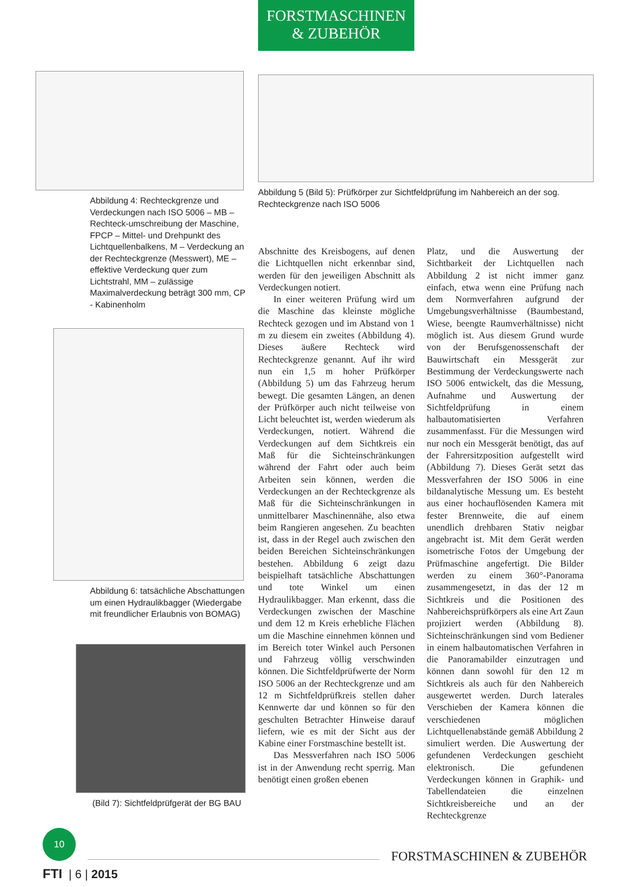Abbildung 4: Rechteckgrenze und Verdeckungen nach ISO 5006 – MB – Rechteck-umschreibung der Maschine, FPCP – Mittel- und Drehpunkt des Lichtquellenbalkens, M – Verdeckung an der Rechteckgrenze (Messwert), ME – effektive Verdeckung quer zum Lichtstrahl, MM – zulässige Maximalverdeckung beträgt 300 mm, CP - Kabinenholm
Abbildung 6: tatsächliche Abschattungen um einen Hydraulikbagger (Wiedergabe mit freundlicher Erlaubnis von BOMAG)
(Bild 7): Sichtfeldprüfgerät der BG BAU
FORSTMASCHINEN
& ZUBEHÖR
Abbildung 5 (Bild 5): Prüfkörper zur Sichtfeldprüfung im Nahbereich an der sog. Rechteckgrenze nach ISO 5006
Abschnitte des Kreisbogens, auf denen die Lichtquellen nicht erkennbar sind, werden für den jeweiligen Abschnitt als Verdeckungen notiert.
In einer weiteren Prüfung wird um die Maschine das kleinste mögliche Rechteck gezogen und im Abstand von 1 m zu diesem ein zweites (Abbildung 4). Dieses äußere Rechteck wird Rechteckgrenze genannt. Auf ihr wird nun ein 1,5 m hoher Prüfkörper (Abbildung 5) um das Fahrzeug herum bewegt. Die gesamten Längen, an denen der Prüfkörper auch nicht teilweise von Licht beleuchtet ist, werden wiederum als Verdeckungen, notiert. Während die Verdeckungen auf dem Sichtkreis ein Maß für die Sichteinschränkungen während der Fahrt oder auch beim Arbeiten sein können, werden die Verdeckungen an der Rechteckgrenze als Maß für die Sichteinschränkungen in unmittelbarer Maschinennähe, also etwa beim Rangieren angesehen. Zu beachten ist, dass in der Regel auch zwischen den beiden Bereichen Sichteinschränkungen bestehen. Abbildung 6 zeigt dazu beispielhaft tatsächliche Abschattungen und tote Winkel um einen Hydraulikbagger. Man erkennt, dass die Verdeckungen zwischen der Maschine und dem 12 m Kreis erhebliche Flächen um die Maschine einnehmen können und im Bereich toter Winkel auch Personen und Fahrzeug völlig verschwinden können. Die Sichtfeldprüfwerte der Norm ISO 5006 an der Rechteckgrenze und am 12 m Sichtfeldprüfkreis stellen daher Kennwerte dar und können so für den geschulten Betrachter Hinweise darauf liefern, wie es mit der Sicht aus der Kabine einer Forstmaschine bestellt ist.
Das Messverfahren nach ISO 5006 ist in der Anwendung recht sperrig. Man benötigt einen großen ebenen
Platz, und die Auswertung der Sichtbarkeit der Lichtquellen nach Abbildung 2 ist nicht immer ganz einfach, etwa wenn eine Prüfung nach dem Normverfahren aufgrund der Umgebungsverhältnisse (Baumbestand, Wiese, beengte Raumverhältnisse) nicht möglich ist. Aus diesem Grund wurde von der Berufsgenossenschaft der Bauwirtschaft ein Messgerät zur Bestimmung der Verdeckungswerte nach ISO 5006 entwickelt, das die Messung, Aufnahme und Auswertung der Sichtfeldprüfung in einem halbautomatisierten Verfahren zusammenfasst. Für die Messungen wird nur noch ein Messgerät benötigt, das auf der Fahrersitzposition aufgestellt wird (Abbildung 7). Dieses Gerät setzt das Messverfahren der ISO 5006 in eine bildanalytische Messung um. Es besteht aus einer hochauflösenden Kamera mit fester Brennweite, die auf einem unendlich drehbaren Stativ neigbar angebracht ist. Mit dem Gerät werden isometrische Fotos der Umgebung der Prüfmaschine angefertigt. Die Bilder werden zu einem 360°-Panorama zusammengesetzt, in das der 12 m Sichtkreis und die Positionen des Nahbereichsprüfkörpers als eine Art Zaun projiziert werden (Abbildung 8). Sichteinschränkungen sind vom Bediener in einem halbautomatischen Verfahren in die Panoramabilder einzutragen und können dann sowohl für den 12 m Sichtkreis als auch für den Nahbereich ausgewertet werden. Durch laterales Verschieben der Kamera können die verschiedenen möglichen Lichtquellenabstände gemäß Abbildung 2 simuliert werden. Die Auswertung der gefundenen Verdeckungen geschieht elektronisch. Die gefundenen Verdeckungen können in Graphik- und Tabellendateien die einzelnen Sichtkreisbereiche und an der Rechteckgrenze
10
FORSTMASCHINEN & ZUBEHÖR
FTI | 6 | 2015